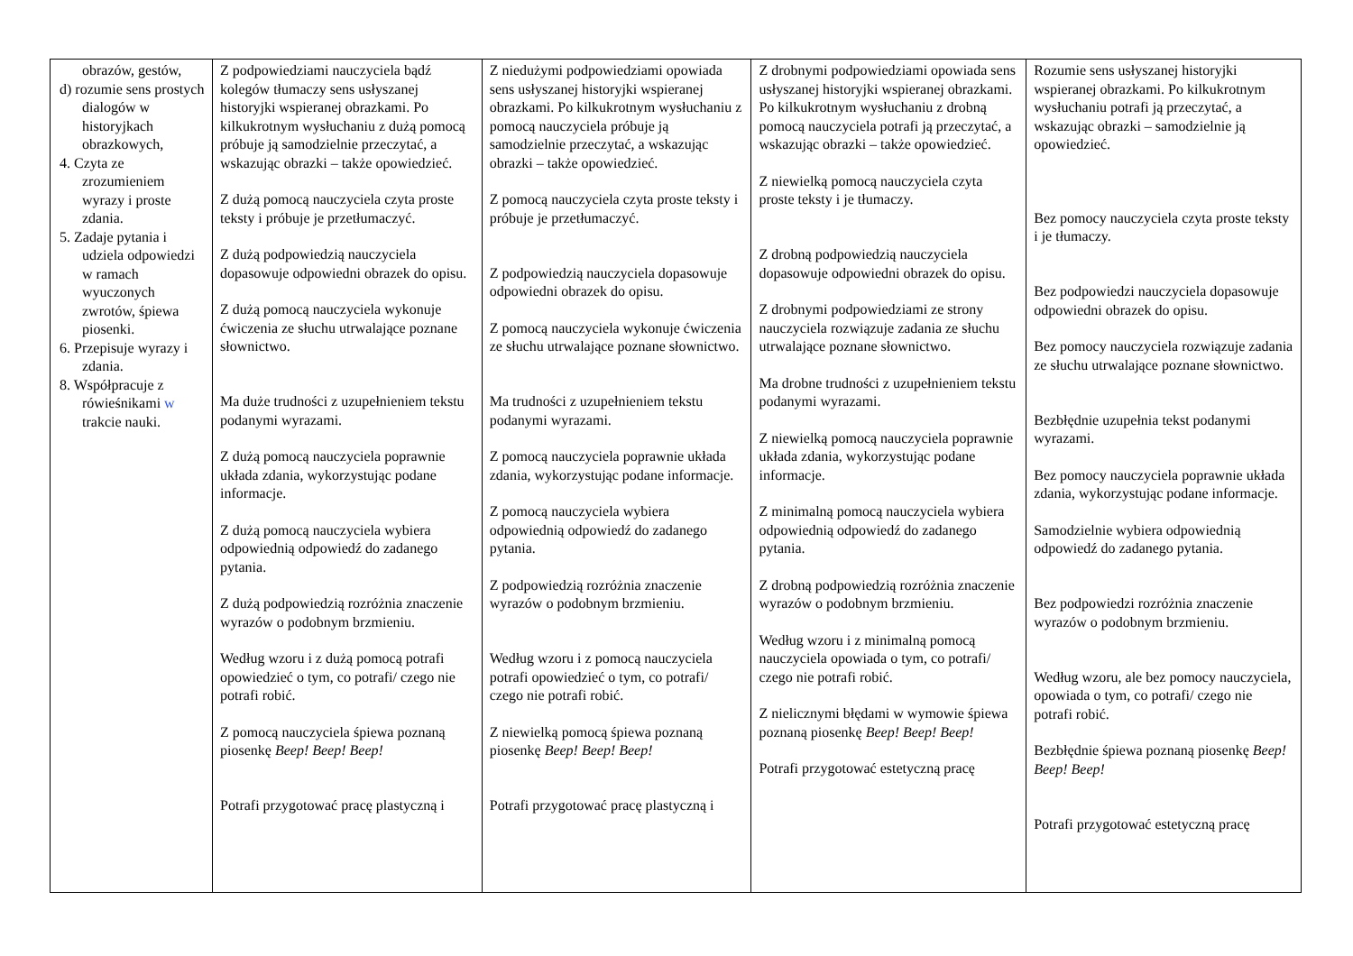| obrazów, gestów, d) rozumie sens prostych dialogów w historyjkach obrazkowych, 4. Czyta ze zrozumieniem wyrazy i proste zdania. 5. Zadaje pytania i udziela odpowiedzi w ramach wyuczonych zwrotów, śpiewa piosenki. 6. Przepisuje wyrazy i zdania. 8. Współpracuje z rówieśnikami w trakcie nauki. | Z podpowiedziami nauczyciela bądź kolegów tłumaczy sens usłyszanej historyjki wspieranej obrazkami. Po kilkukrotnym wysłuchaniu z dużą pomocą próbuje ją samodzielnie przeczytać, a wskazując obrazki – także opowiedzieć. Z dużą pomocą nauczyciela czyta proste teksty i próbuje je przetłumaczyć. Z dużą podpowiedzią nauczyciela dopasowuje odpowiedni obrazek do opisu. Z dużą pomocą nauczyciela wykonuje ćwiczenia ze słuchu utrwalające poznane słownictwo. Ma duże trudności z uzupełnieniem tekstu podanymi wyrazami. Z dużą pomocą nauczyciela poprawnie układa zdania, wykorzystując podane informacje. Z dużą pomocą nauczyciela wybiera odpowiednią odpowiedź do zadanego pytania. Z dużą podpowiedzią rozróżnia znaczenie wyrazów o podobnym brzmieniu. Według wzoru i z dużą pomocą potrafi opowiedzieć o tym, co potrafi/ czego nie potrafi robić. Z pomocą nauczyciela śpiewa poznaną piosenkę Beep! Beep! Beep! Potrafi przygotować pracę plastyczną i | Z niedużymi podpowiedziami opowiada sens usłyszanej historyjki wspieranej obrazkami. Po kilkukrotnym wysłuchaniu z pomocą nauczyciela próbuje ją samodzielnie przeczytać, a wskazując obrazki – także opowiedzieć. Z pomocą nauczyciela czyta proste teksty i próbuje je przetłumaczyć. Z podpowiedzią nauczyciela dopasowuje odpowiedni obrazek do opisu. Z pomocą nauczyciela wykonuje ćwiczenia ze słuchu utrwalające poznane słownictwo. Ma trudności z uzupełnieniem tekstu podanymi wyrazami. Z pomocą nauczyciela poprawnie układa zdania, wykorzystując podane informacje. Z pomocą nauczyciela wybiera odpowiednią odpowiedź do zadanego pytania. Z podpowiedzią rozróżnia znaczenie wyrazów o podobnym brzmieniu. Według wzoru i z pomocą nauczyciela potrafi opowiedzieć o tym, co potrafi/ czego nie potrafi robić. Z niewielką pomocą śpiewa poznaną piosenkę Beep! Beep! Beep! Potrafi przygotować pracę plastyczną i | Z drobnymi podpowiedziami opowiada sens usłyszanej historyjki wspieranej obrazkami. Po kilkukrotnym wysłuchaniu z drobną pomocą nauczyciela potrafi ją przeczytać, a wskazując obrazki – także opowiedzieć. Z niewielką pomocą nauczyciela czyta proste teksty i je tłumaczy. Z drobną podpowiedzią nauczyciela dopasowuje odpowiedni obrazek do opisu. Z drobnymi podpowiedziami ze strony nauczyciela rozwiązuje zadania ze słuchu utrwalające poznane słownictwo. Ma drobne trudności z uzupełnieniem tekstu podanymi wyrazami. Z niewielką pomocą nauczyciela poprawnie układa zdania, wykorzystując podane informacje. Z minimalną pomocą nauczyciela wybiera odpowiednią odpowiedź do zadanego pytania. Z drobną podpowiedzią rozróżnia znaczenie wyrazów o podobnym brzmieniu. Według wzoru i z minimalną pomocą nauczyciela opowiada o tym, co potrafi/ czego nie potrafi robić. Z nielicznymi błędami w wymowie śpiewa poznaną piosenkę Beep! Beep! Beep! Potrafi przygotować estetyczną pracę | Rozumie sens usłyszanej historyjki wspieranej obrazkami. Po kilkukrotnym wysłuchaniu potrafi ją przeczytać, a wskazując obrazki – samodzielnie ją opowiedzieć. Bez pomocy nauczyciela czyta proste teksty i je tłumaczy. Bez podpowiedzi nauczyciela dopasowuje odpowiedni obrazek do opisu. Bez pomocy nauczyciela rozwiązuje zadania ze słuchu utrwalające poznane słownictwo. Bezbłędnie uzupełnia tekst podanymi wyrazami. Bez pomocy nauczyciela poprawnie układa zdania, wykorzystując podane informacje. Samodzielnie wybiera odpowiednią odpowiedź do zadanego pytania. Bez podpowiedzi rozróżnia znaczenie wyrazów o podobnym brzmieniu. Według wzoru, ale bez pomocy nauczyciela, opowiada o tym, co potrafi/ czego nie potrafi robić. Bezbłędnie śpiewa poznaną piosenkę Beep! Beep! Beep! Potrafi przygotować estetyczną pracę |